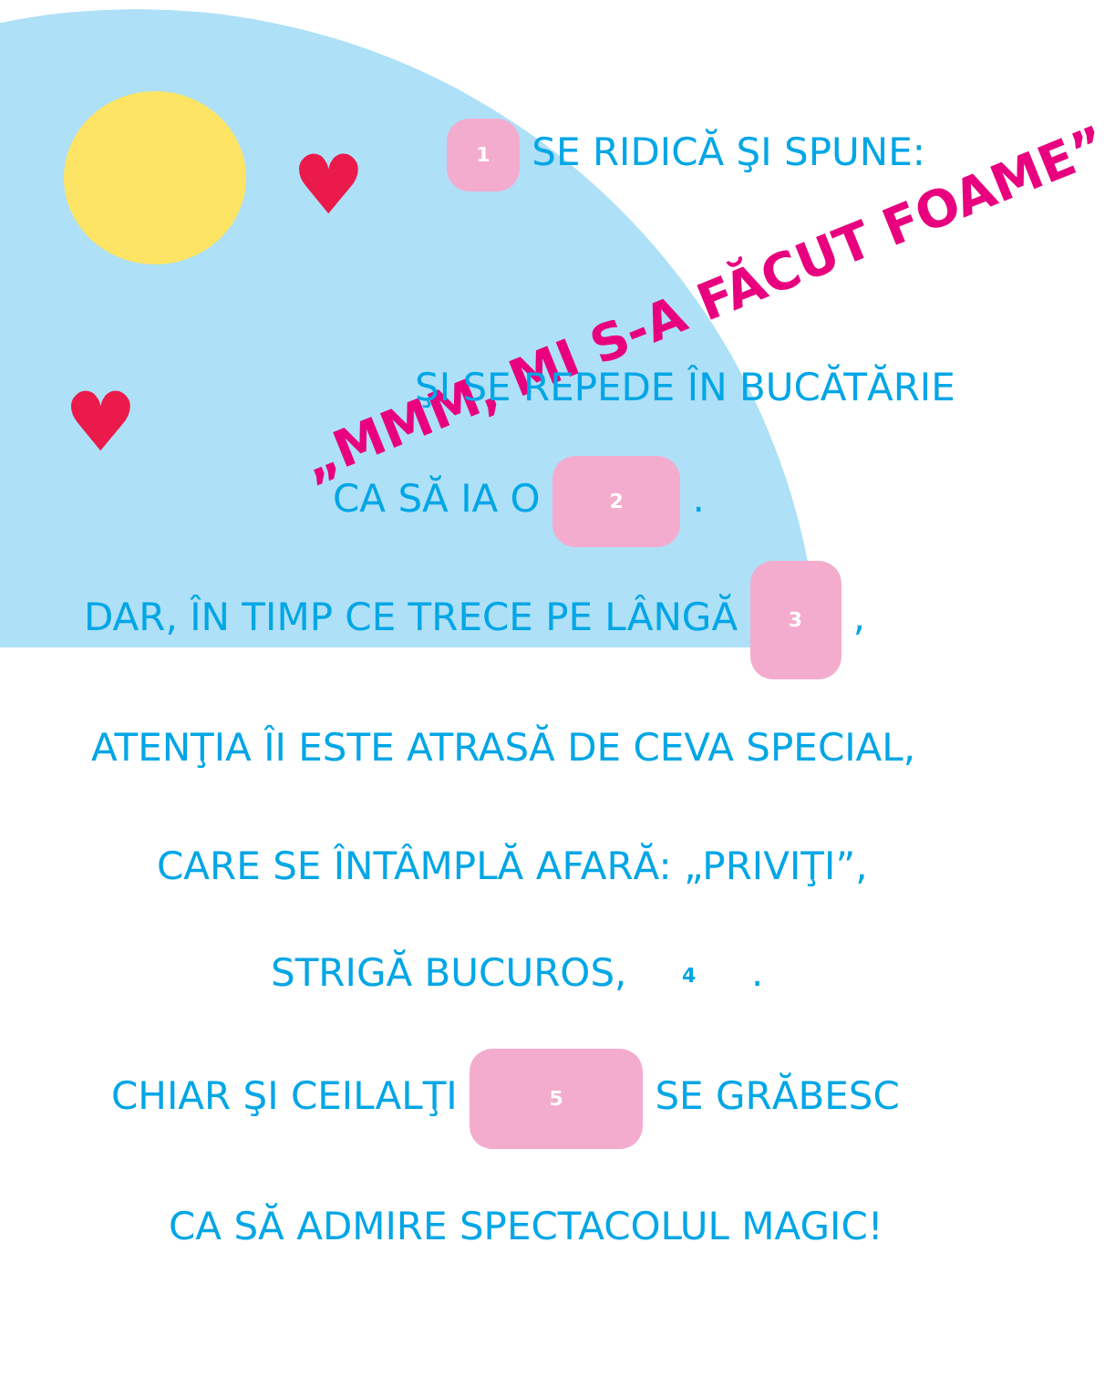♥
♥
1 SE RIDICĂ ŞI SPUNE:
„MMM, MI S-A FĂCUT FOAME”
ŞI SE REPEDE ÎN BUCĂTĂRIE
CA SĂ IA O 2 .
DAR, ÎN TIMP CE TRECE PE LÂNGĂ 3 ,
ATENŢIA ÎI ESTE ATRASĂ DE CEVA SPECIAL,
CARE SE ÎNTÂMPLĂ AFARĂ: „PRIVIŢI”,
STRIGĂ BUCUROS, 4 .
CHIAR ŞI CEILALŢI 5 SE GRĂBESC
CA SĂ ADMIRE SPECTACOLUL MAGIC!